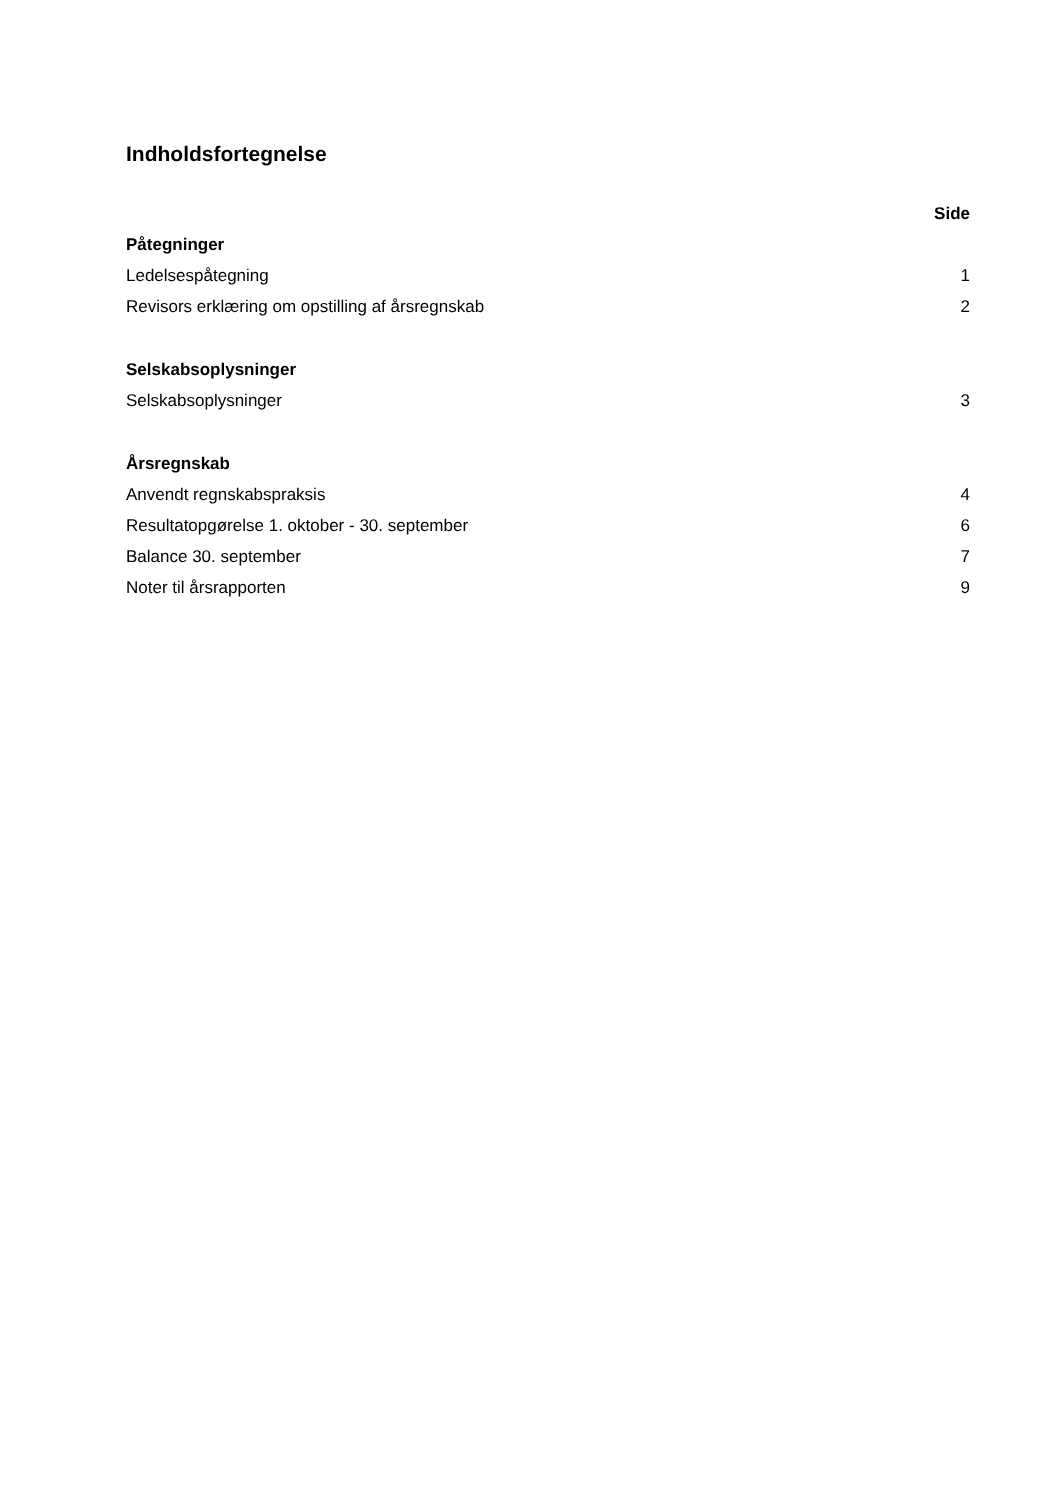Indholdsfortegnelse
Side
Påtegninger
Ledelsespåtegning 1
Revisors erklæring om opstilling af årsregnskab 2
Selskabsoplysninger
Selskabsoplysninger 3
Årsregnskab
Anvendt regnskabspraksis 4
Resultatopgørelse 1. oktober - 30. september 6
Balance 30. september 7
Noter til årsrapporten 9